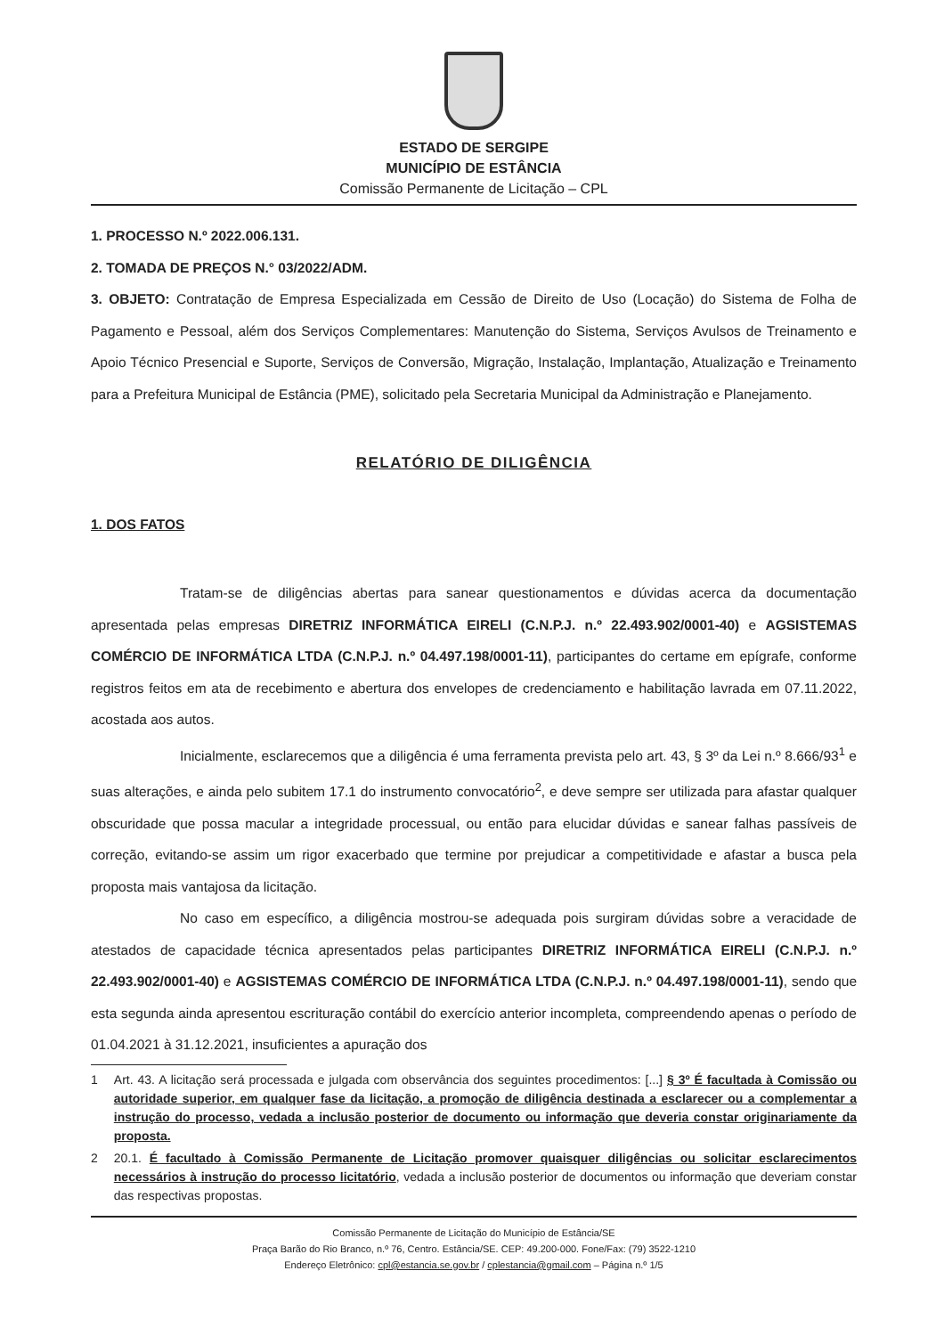ESTADO DE SERGIPE
MUNICÍPIO DE ESTÂNCIA
Comissão Permanente de Licitação – CPL
1. PROCESSO N.º 2022.006.131.
2. TOMADA DE PREÇOS N.° 03/2022/ADM.
3. OBJETO: Contratação de Empresa Especializada em Cessão de Direito de Uso (Locação) do Sistema de Folha de Pagamento e Pessoal, além dos Serviços Complementares: Manutenção do Sistema, Serviços Avulsos de Treinamento e Apoio Técnico Presencial e Suporte, Serviços de Conversão, Migração, Instalação, Implantação, Atualização e Treinamento para a Prefeitura Municipal de Estância (PME), solicitado pela Secretaria Municipal da Administração e Planejamento.
RELATÓRIO DE DILIGÊNCIA
1. DOS FATOS
Tratam-se de diligências abertas para sanear questionamentos e dúvidas acerca da documentação apresentada pelas empresas DIRETRIZ INFORMÁTICA EIRELI (C.N.P.J. n.º 22.493.902/0001-40) e AGSISTEMAS COMÉRCIO DE INFORMÁTICA LTDA (C.N.P.J. n.º 04.497.198/0001-11), participantes do certame em epígrafe, conforme registros feitos em ata de recebimento e abertura dos envelopes de credenciamento e habilitação lavrada em 07.11.2022, acostada aos autos.
Inicialmente, esclarecemos que a diligência é uma ferramenta prevista pelo art. 43, § 3º da Lei n.º 8.666/93<sup>1</sup> e suas alterações, e ainda pelo subitem 17.1 do instrumento convocatório<sup>2</sup>, e deve sempre ser utilizada para afastar qualquer obscuridade que possa macular a integridade processual, ou então para elucidar dúvidas e sanear falhas passíveis de correção, evitando-se assim um rigor exacerbado que termine por prejudicar a competitividade e afastar a busca pela proposta mais vantajosa da licitação.
No caso em específico, a diligência mostrou-se adequada pois surgiram dúvidas sobre a veracidade de atestados de capacidade técnica apresentados pelas participantes DIRETRIZ INFORMÁTICA EIRELI (C.N.P.J. n.º 22.493.902/0001-40) e AGSISTEMAS COMÉRCIO DE INFORMÁTICA LTDA (C.N.P.J. n.º 04.497.198/0001-11), sendo que esta segunda ainda apresentou escrituração contábil do exercício anterior incompleta, compreendendo apenas o período de 01.04.2021 à 31.12.2021, insuficientes a apuração dos
1 Art. 43. A licitação será processada e julgada com observância dos seguintes procedimentos: [...] § 3º É facultada à Comissão ou autoridade superior, em qualquer fase da licitação, a promoção de diligência destinada a esclarecer ou a complementar a instrução do processo, vedada a inclusão posterior de documento ou informação que deveria constar originariamente da proposta.
2 20.1. É facultado à Comissão Permanente de Licitação promover quaisquer diligências ou solicitar esclarecimentos necessários à instrução do processo licitatório, vedada a inclusão posterior de documentos ou informação que deveriam constar das respectivas propostas.
Comissão Permanente de Licitação do Município de Estância/SE
Praça Barão do Rio Branco, n.º 76, Centro. Estância/SE. CEP: 49.200-000. Fone/Fax: (79) 3522-1210
Endereço Eletrônico: cpl@estancia.se.gov.br / cplestancia@gmail.com – Página n.º 1/5